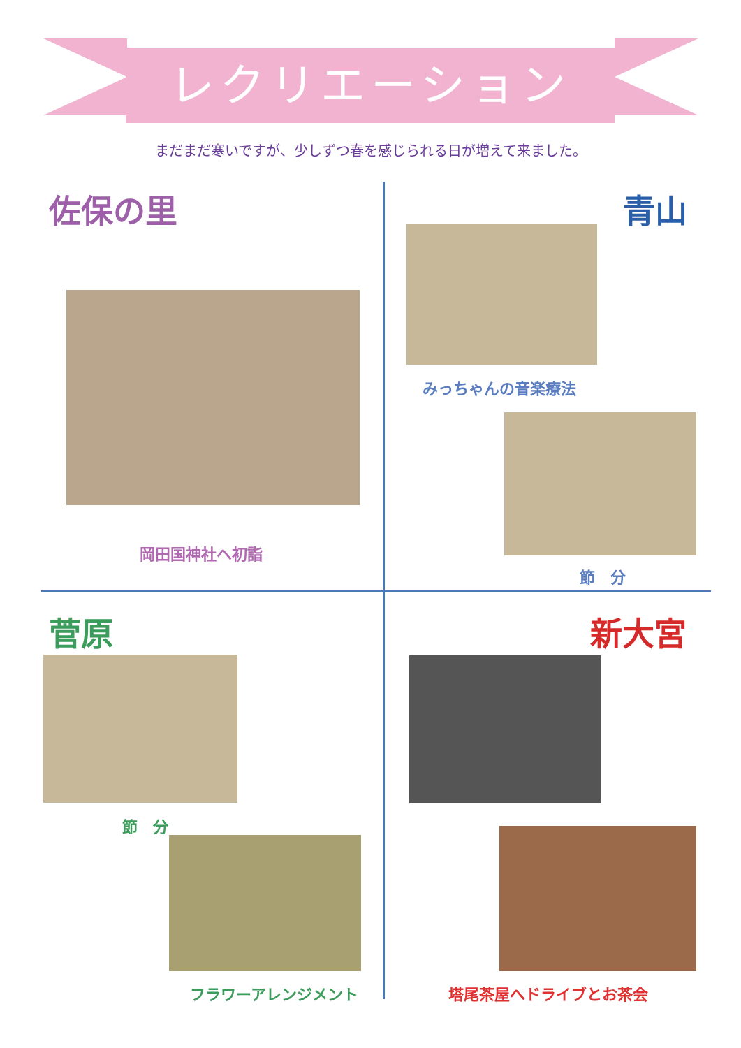レクリエーション
まだまだ寒いですが、少しずつ春を感じられる日が増えて来ました。
佐保の里
岡田国神社へ初詣
青山
みっちゃんの音楽療法
節　分
菅原
節　分
フラワーアレンジメント
新大宮
塔尾茶屋へドライブとお茶会